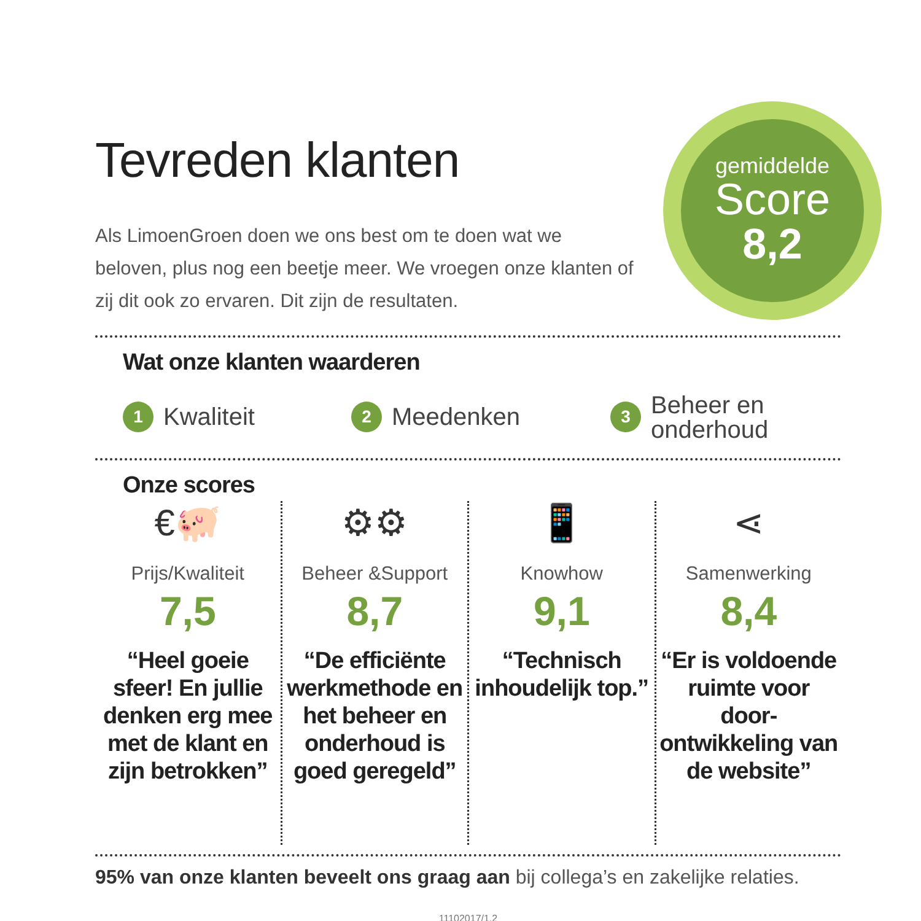gemiddelde
Score
8,2
Tevreden klanten
Als LimoenGroen doen we ons best om te doen wat we beloven, plus nog een beetje meer. We vroegen onze klanten of zij dit ook zo ervaren. Dit zijn de resultaten.
Wat onze klanten waarderen
1 Kwaliteit
2 Meedenken
3 Beheer en
onderhoud
Onze scores
€🐖
Prijs/Kwaliteit
7,5
“Heel goeie sfeer! En jullie denken erg mee met de klant en zijn betrokken”
⚙⚙
Beheer &Support
8,7
“De efficiënte werkmethode en het beheer en onderhoud is goed geregeld”
📱
Knowhow
9,1
“Technisch inhoudelijk top.”
⋖
Samenwerking
8,4
“Er is voldoende ruimte voor door-ontwikkeling van de website”
95% van onze klanten beveelt ons graag aan bij collega’s en zakelijke relaties.
11102017/1.2